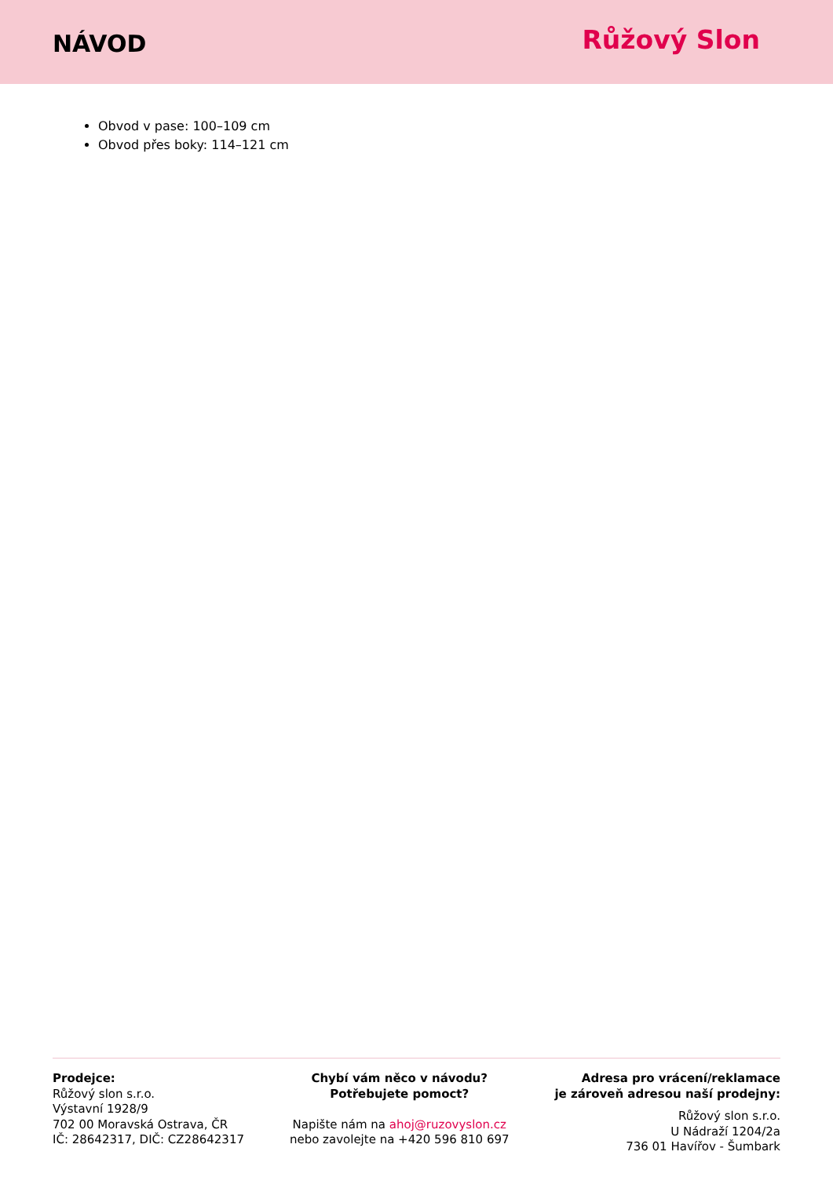NÁVOD
Růžový Slon
Obvod v pase: 100–109 cm
Obvod přes boky: 114–121 cm
Prodejce:
Růžový slon s.r.o.
Výstavní 1928/9
702 00 Moravská Ostrava, ČR
IČ: 28642317, DIČ: CZ28642317
Chybí vám něco v návodu?
Potřebujete pomoct?
Napište nám na ahoj@ruzovyslon.cz
nebo zavolejte na +420 596 810 697
Adresa pro vrácení/reklamace
je zároveň adresou naší prodejny:
Růžový slon s.r.o.
U Nádraží 1204/2a
736 01 Havířov - Šumbark